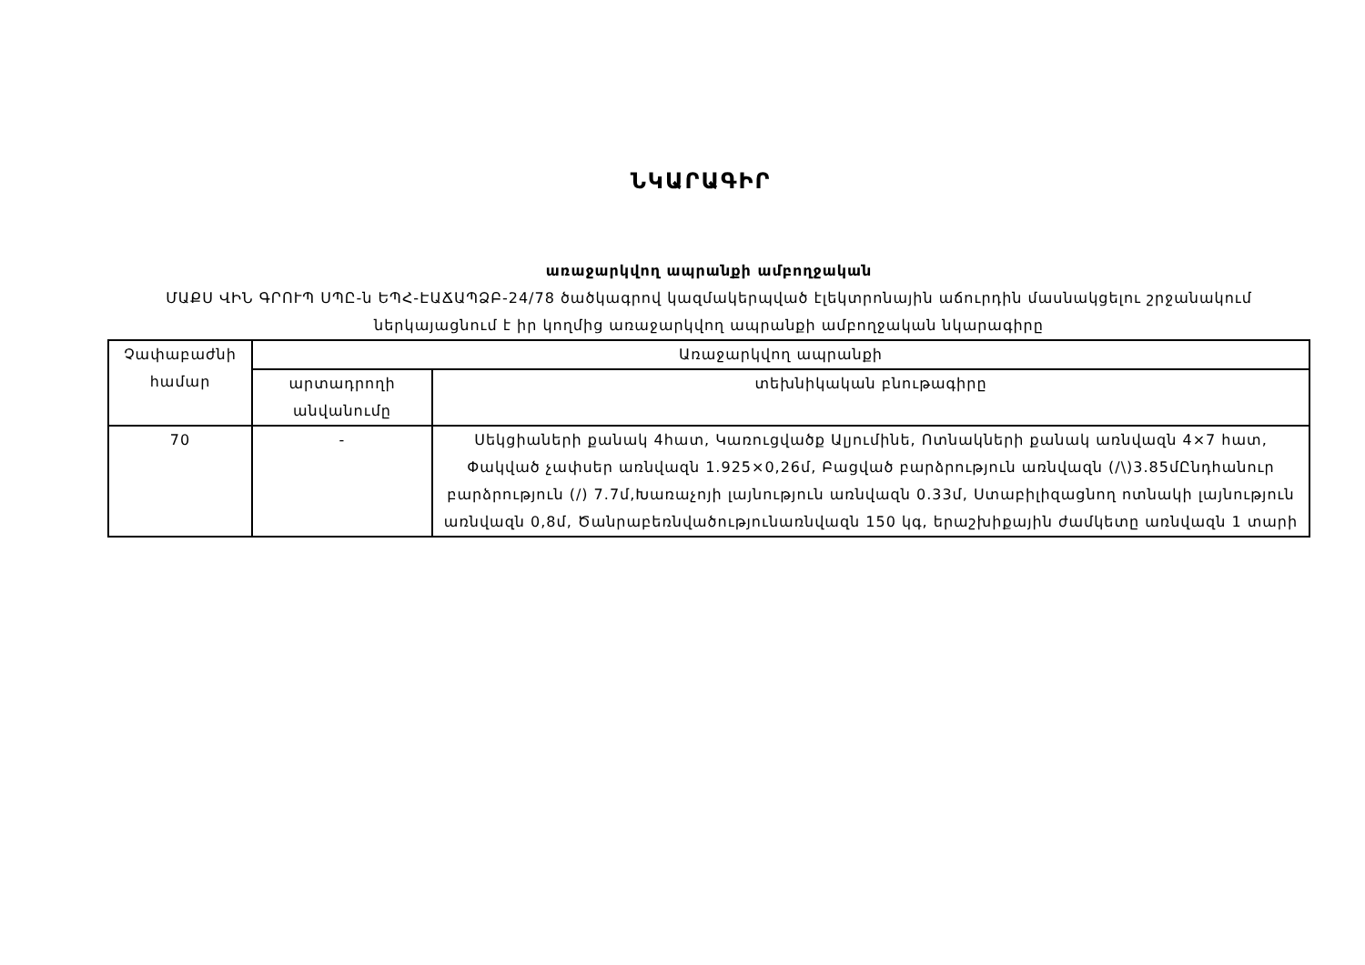ՆԿԱՐԱԳԻՐ
առաջարկվող ապրանքի ամբողջական
ՄԱՔՍ ՎԻՆ ԳՐՈՒՊ ՍՊԸ-ն ԵՊՀ-ԷԱՃԱՊՁԲ-24/78 ծածկագրով կազմակերպված էլեկտրոնային աճուրդին մասնակցելու շրջանակում ներկայացնում է իր կողմից առաջարկվող ապրանքի ամբողջական նկարագիրը
| Չափաբաժնի համար | Առաջարկվող ապրանքի | |
| --- | --- | --- |
| | արտադրողի անվանումը | տեխնիկական բնութագիրը |
| 70 | - | Սեկցիաների քանակ 4հատ, Կառուցվածք Ալյումինե, Ոտնակների քանակ առնվազն 4×7 հատ, Փակված չափսեր առնվազն 1.925×0,26մ, Բացված բարձրություն առնվազն (/\)3.85մԸնդհանուր բարձրություն (/) 7.7մ,Խառաչոյի լայնություն առնվազն 0.33մ, Ստաբիլիզացնող ոտնակի լայնություն առնվազն 0,8մ, Ծանրաբեռնվածությունառնվազն 150 կգ, երաշխիքային ժամկետը առնվազն 1 տարի |